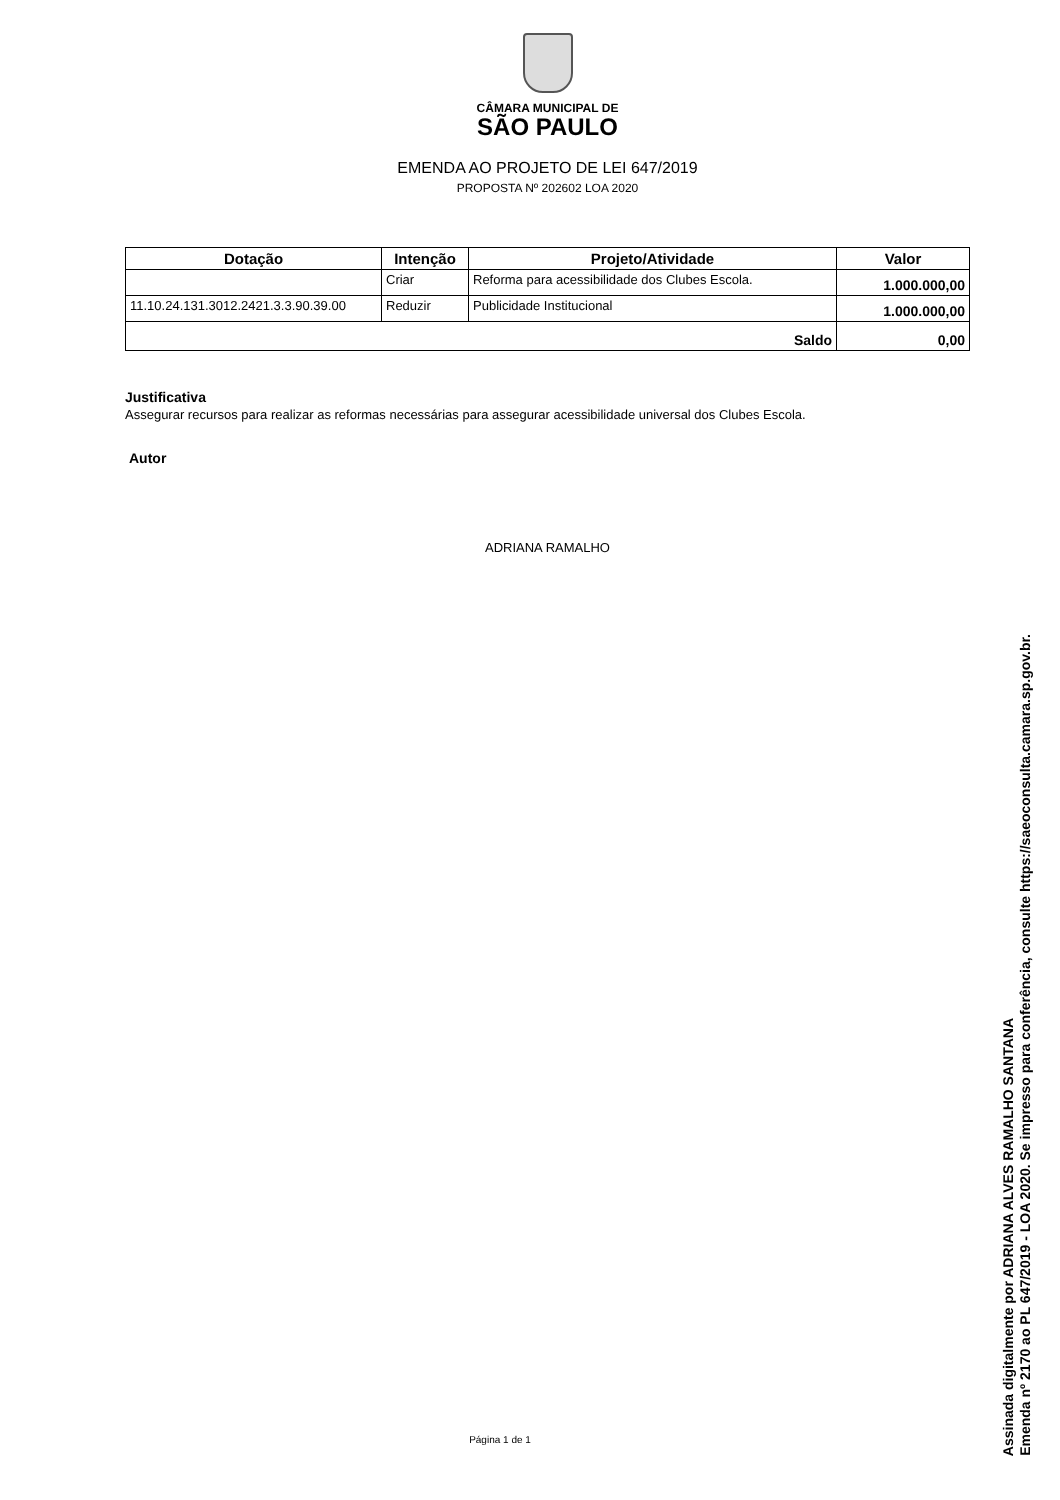CÂMARA MUNICIPAL DE
SÃO PAULO
EMENDA AO PROJETO DE LEI 647/2019
PROPOSTA Nº 202602 LOA 2020
| Dotação | Intenção | Projeto/Atividade | Valor |
| --- | --- | --- | --- |
| | Criar | Reforma para acessibilidade dos Clubes Escola. | 1.000.000,00 |
| 11.10.24.131.3012.2421.3.3.90.39.00 | Reduzir | Publicidade Institucional | 1.000.000,00 |
| Saldo | | | 0,00 |
Justificativa
Assegurar recursos para realizar as reformas necessárias para assegurar acessibilidade universal dos Clubes Escola.
Autor
ADRIANA RAMALHO
Página 1 de 1
Assinada digitalmente por ADRIANA ALVES RAMALHO SANTANA
Emenda nº 2170 ao PL 647/2019 - LOA 2020. Se impresso para conferência, consulte https://saeoconsulta.camara.sp.gov.br.